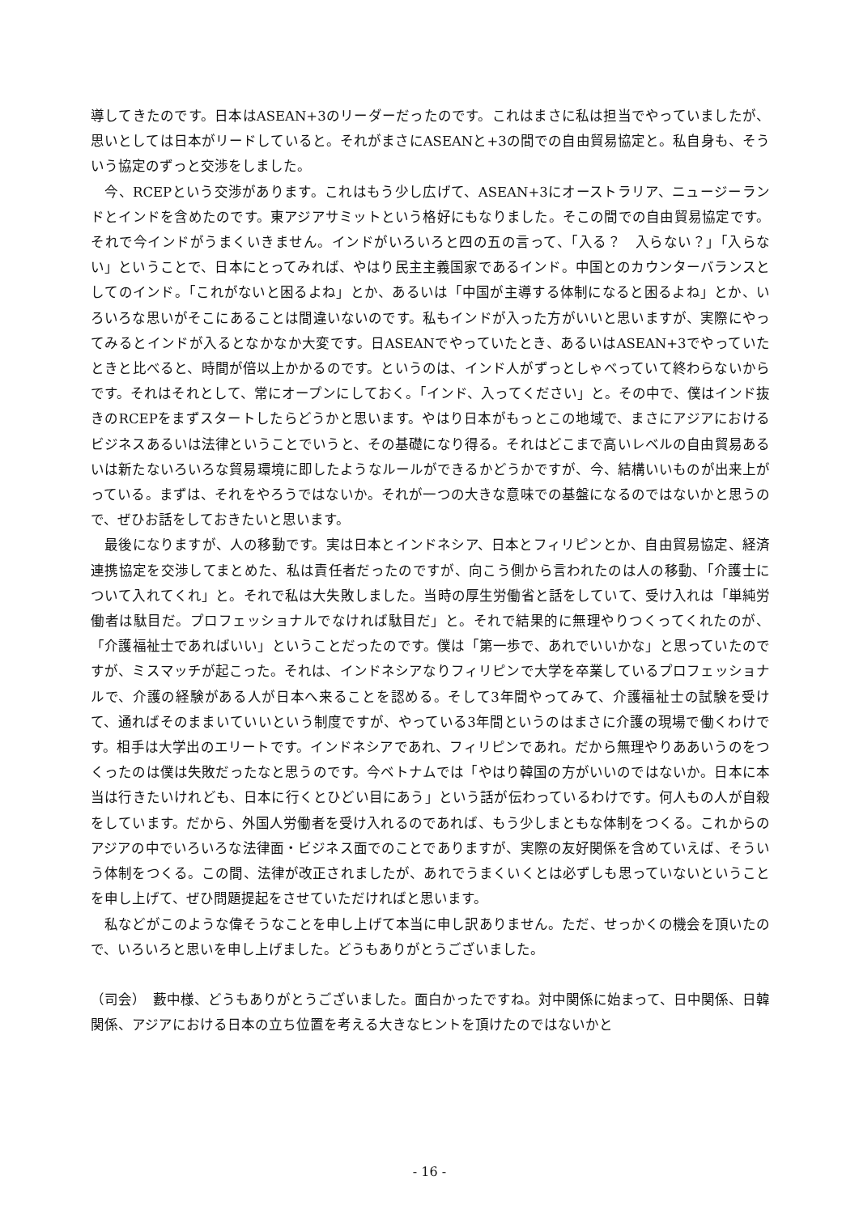導してきたのです。日本はASEAN+3のリーダーだったのです。これはまさに私は担当でやっていましたが、思いとしては日本がリードしていると。それがまさにASEANと+3の間での自由貿易協定と。私自身も、そういう協定のずっと交渉をしました。
　今、RCEPという交渉があります。これはもう少し広げて、ASEAN+3にオーストラリア、ニュージーランドとインドを含めたのです。東アジアサミットという格好にもなりました。そこの間での自由貿易協定です。それで今インドがうまくいきません。インドがいろいろと四の五の言って、「入る？　入らない？」「入らない」ということで、日本にとってみれば、やはり民主主義国家であるインド。中国とのカウンターバランスとしてのインド。「これがないと困るよね」とか、あるいは「中国が主導する体制になると困るよね」とか、いろいろな思いがそこにあることは間違いないのです。私もインドが入った方がいいと思いますが、実際にやってみるとインドが入るとなかなか大変です。日ASEANでやっていたとき、あるいはASEAN+3でやっていたときと比べると、時間が倍以上かかるのです。というのは、インド人がずっとしゃべっていて終わらないからです。それはそれとして、常にオープンにしておく。「インド、入ってください」と。その中で、僕はインド抜きのRCEPをまずスタートしたらどうかと思います。やはり日本がもっとこの地域で、まさにアジアにおけるビジネスあるいは法律ということでいうと、その基礎になり得る。それはどこまで高いレベルの自由貿易あるいは新たないろいろな貿易環境に即したようなルールができるかどうかですが、今、結構いいものが出来上がっている。まずは、それをやろうではないか。それが一つの大きな意味での基盤になるのではないかと思うので、ぜひお話をしておきたいと思います。
　最後になりますが、人の移動です。実は日本とインドネシア、日本とフィリピンとか、自由貿易協定、経済連携協定を交渉してまとめた、私は責任者だったのですが、向こう側から言われたのは人の移動、「介護士について入れてくれ」と。それで私は大失敗しました。当時の厚生労働省と話をしていて、受け入れは「単純労働者は駄目だ。プロフェッショナルでなければ駄目だ」と。それで結果的に無理やりつくってくれたのが、「介護福祉士であればいい」ということだったのです。僕は「第一歩で、あれでいいかな」と思っていたのですが、ミスマッチが起こった。それは、インドネシアなりフィリピンで大学を卒業しているプロフェッショナルで、介護の経験がある人が日本へ来ることを認める。そして3年間やってみて、介護福祉士の試験を受けて、通ればそのままいていいという制度ですが、やっている3年間というのはまさに介護の現場で働くわけです。相手は大学出のエリートです。インドネシアであれ、フィリピンであれ。だから無理やりああいうのをつくったのは僕は失敗だったなと思うのです。今ベトナムでは「やはり韓国の方がいいのではないか。日本に本当は行きたいけれども、日本に行くとひどい目にあう」という話が伝わっているわけです。何人もの人が自殺をしています。だから、外国人労働者を受け入れるのであれば、もう少しまともな体制をつくる。これからのアジアの中でいろいろな法律面・ビジネス面でのことでありますが、実際の友好関係を含めていえば、そういう体制をつくる。この間、法律が改正されましたが、あれでうまくいくとは必ずしも思っていないということを申し上げて、ぜひ問題提起をさせていただければと思います。
　私などがこのような偉そうなことを申し上げて本当に申し訳ありません。ただ、せっかくの機会を頂いたので、いろいろと思いを申し上げました。どうもありがとうございました。
（司会）　藪中様、どうもありがとうございました。面白かったですね。対中関係に始まって、日中関係、日韓関係、アジアにおける日本の立ち位置を考える大きなヒントを頂けたのではないかと
- 16 -